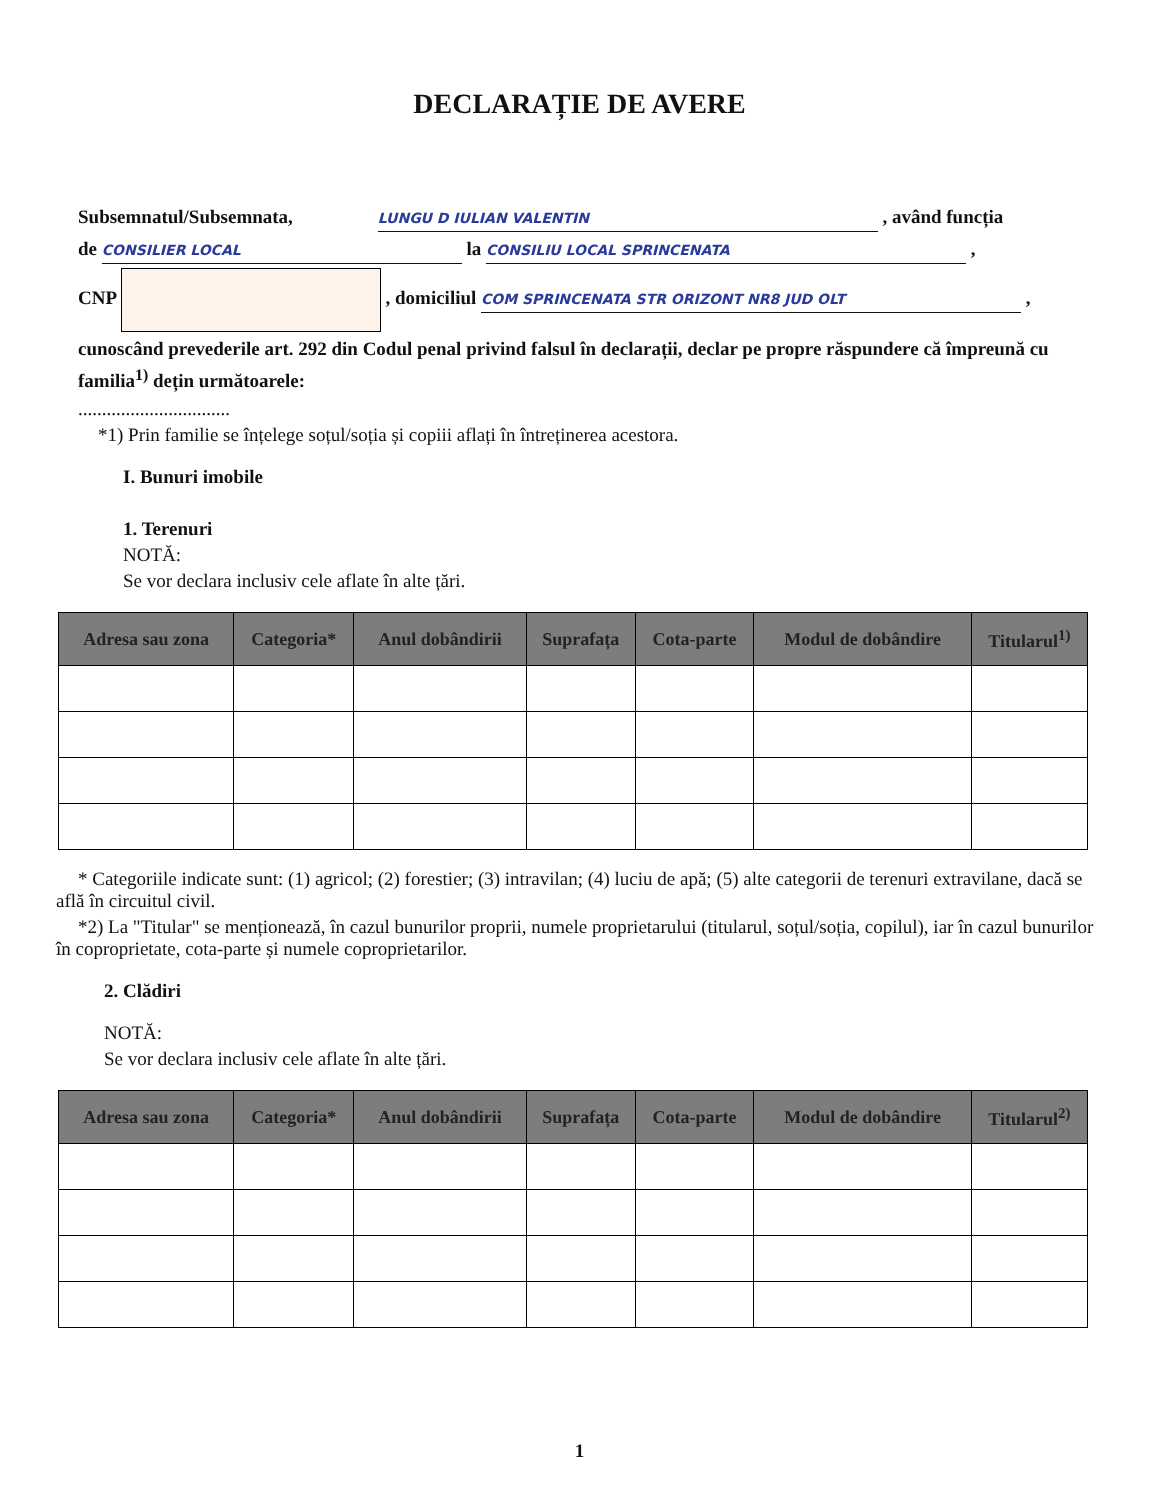DECLARAȚIE DE AVERE
Subsemnatul/Subsemnata, LUNGU D IULIAN VALENTIN , având funcția
de CONSILIER LOCAL la CONSILIU LOCAL SPRINCENATA ,
CNP , domiciliul COM SPRINCENATA STR ORIZONT NR8 JUD OLT ,
cunoscând prevederile art. 292 din Codul penal privind falsul în declarații, declar pe propre răspundere că împreună cu familia<sup>1)</sup> dețin următoarele:
................................
*1) Prin familie se înțelege soțul/soția și copiii aflați în întreținerea acestora.
I. Bunuri imobile
1. Terenuri
NOTĂ:
Se vor declara inclusiv cele aflate în alte țări.
| Adresa sau zona | Categoria* | Anul dobândirii | Suprafața | Cota-parte | Modul de dobândire | Titularul<sup>1)</sup> |
| --- | --- | --- | --- | --- | --- | --- |
* Categoriile indicate sunt: (1) agricol; (2) forestier; (3) intravilan; (4) luciu de apă; (5) alte categorii de terenuri extravilane, dacă se află în circuitul civil.
*2) La "Titular" se menționează, în cazul bunurilor proprii, numele proprietarului (titularul, soțul/soția, copilul), iar în cazul bunurilor în coproprietate, cota-parte și numele coproprietarilor.
2. Clădiri
NOTĂ:
Se vor declara inclusiv cele aflate în alte țări.
| Adresa sau zona | Categoria* | Anul dobândirii | Suprafața | Cota-parte | Modul de dobândire | Titularul<sup>2)</sup> |
| --- | --- | --- | --- | --- | --- | --- |
1